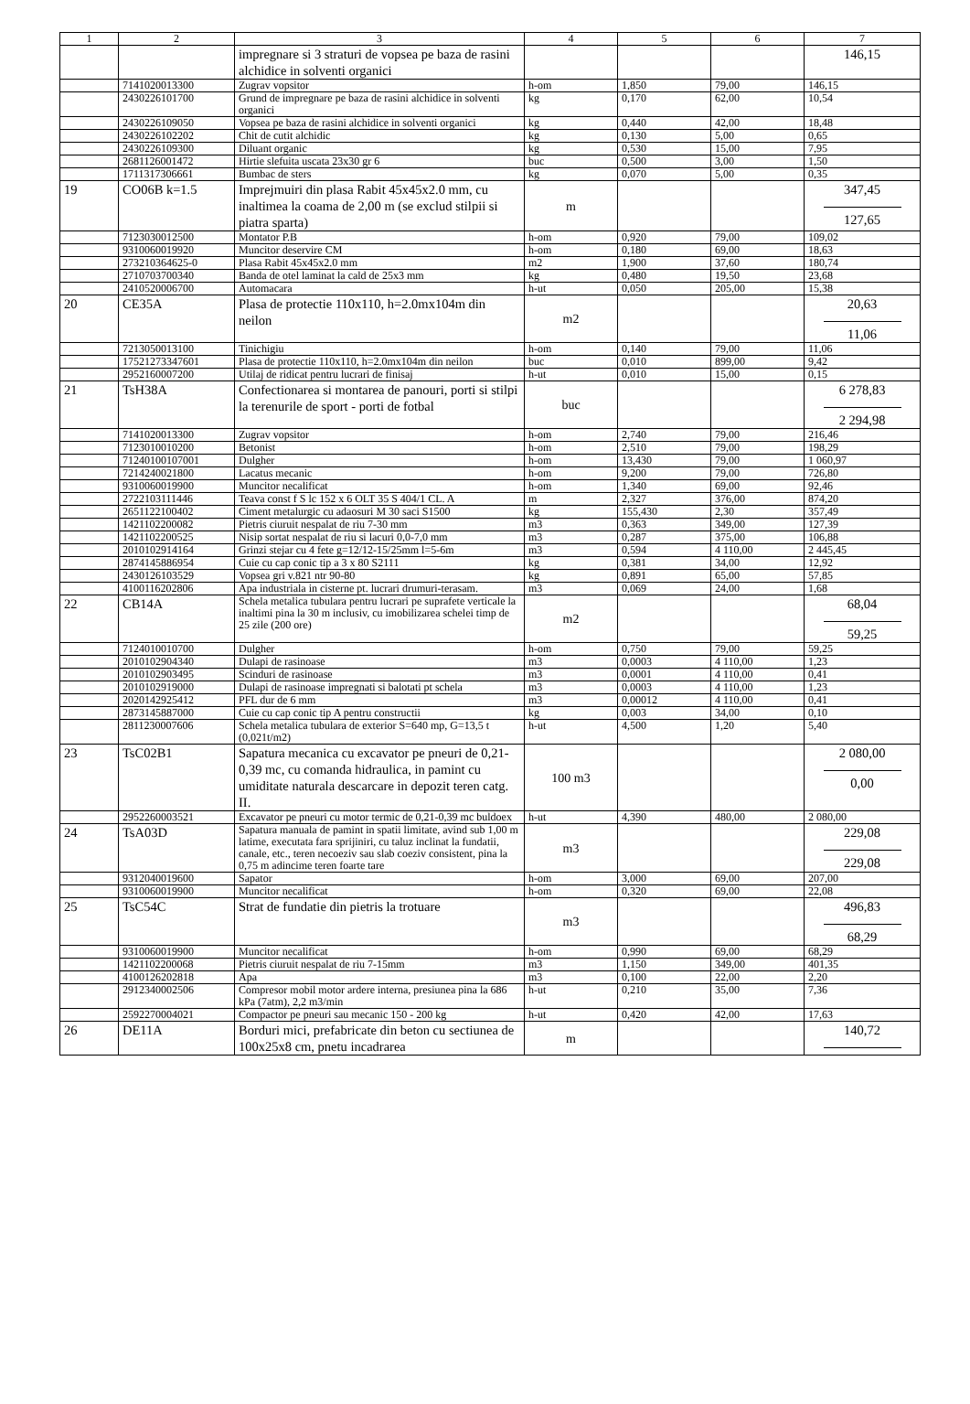| 1 | 2 | 3 | 4 | 5 | 6 | 7 |
| --- | --- | --- | --- | --- | --- | --- |
| | | impregnare si 3 straturi de vopsea pe baza de rasini alchidice in solventi organici | | | | 146,15 |
| | 7141020013300 | Zugrav vopsitor | h-om | 1,850 | 79,00 | 146,15 |
| | 2430226101700 | Grund de impregnare pe baza de rasini alchidice in solventi organici | kg | 0,170 | 62,00 | 10,54 |
| | 2430226109050 | Vopsea pe baza de rasini alchidice in solventi organici | kg | 0,440 | 42,00 | 18,48 |
| | 2430226102202 | Chit de cutit alchidic | kg | 0,130 | 5,00 | 0,65 |
| | 2430226109300 | Diluant organic | kg | 0,530 | 15,00 | 7,95 |
| | 2681126001472 | Hirtie slefuita uscata 23x30 gr 6 | buc | 0,500 | 3,00 | 1,50 |
| | 1711317306661 | Bumbac de sters | kg | 0,070 | 5,00 | 0,35 |
| 19 | CO06B k=1.5 | Imprejmuiri din plasa Rabit 45x45x2.0 mm, cu inaltimea la coama de 2,00 m (se exclud stilpii si piatra sparta) | m | | | 347,45 127,65 |
| | 7123030012500 | Montator P.B | h-om | 0,920 | 79,00 | 109,02 |
| | 9310060019920 | Muncitor deservire CM | h-om | 0,180 | 69,00 | 18,63 |
| | 273210364625-0 | Plasa Rabit 45x45x2.0 mm | m2 | 1,900 | 37,60 | 180,74 |
| | 2710703700340 | Banda de otel laminat la cald de 25x3 mm | kg | 0,480 | 19,50 | 23,68 |
| | 2410520006700 | Automacara | h-ut | 0,050 | 205,00 | 15,38 |
| 20 | CE35A | Plasa de protectie 110x110, h=2.0mx104m din neilon | m2 | | | 20,63 11,06 |
| | 7213050013100 | Tinichigiu | h-om | 0,140 | 79,00 | 11,06 |
| | 17521273347601 | Plasa de protectie 110x110, h=2.0mx104m din neilon | buc | 0,010 | 899,00 | 9,42 |
| | 2952160007200 | Utilaj de ridicat pentru lucrari de finisaj | h-ut | 0,010 | 15,00 | 0,15 |
| 21 | TsH38A | Confectionarea si montarea de panouri, porti si stilpi la terenurile de sport - porti de fotbal | buc | | | 6 278,83 2 294,98 |
| | 7141020013300 | Zugrav vopsitor | h-om | 2,740 | 79,00 | 216,46 |
| | 7123010010200 | Betonist | h-om | 2,510 | 79,00 | 198,29 |
| | 71240100107001 | Dulgher | h-om | 13,430 | 79,00 | 1 060,97 |
| | 7214240021800 | Lacatus mecanic | h-om | 9,200 | 79,00 | 726,80 |
| | 9310060019900 | Muncitor necalificat | h-om | 1,340 | 69,00 | 92,46 |
| | 2722103111446 | Teava const f S lc 152 x 6 OLT 35 S 404/1 CL. A | m | 2,327 | 376,00 | 874,20 |
| | 2651122100402 | Ciment metalurgic cu adaosuri M 30 saci S1500 | kg | 155,430 | 2,30 | 357,49 |
| | 1421102200082 | Pietris ciuruit nespalat de riu 7-30 mm | m3 | 0,363 | 349,00 | 127,39 |
| | 1421102200525 | Nisip sortat nespalat de riu si lacuri 0,0-7,0 mm | m3 | 0,287 | 375,00 | 106,88 |
| | 2010102914164 | Grinzi stejar cu 4 fete g=12/12-15/25mm l=5-6m | m3 | 0,594 | 4 110,00 | 2 445,45 |
| | 2874145886954 | Cuie cu cap conic tip a 3 x 80 S2111 | kg | 0,381 | 34,00 | 12,92 |
| | 2430126103529 | Vopsea gri v.821 ntr 90-80 | kg | 0,891 | 65,00 | 57,85 |
| | 4100116202806 | Apa industriala in cisterne pt. lucrari drumuri-terasam. | m3 | 0,069 | 24,00 | 1,68 |
| 22 | CB14A | Schela metalica tubulara pentru lucrari pe suprafete verticale la inaltimi pina la 30 m inclusiv, cu imobilizarea schelei timp de 25 zile (200 ore) | m2 | | | 68,04 59,25 |
| | 7124010010700 | Dulgher | h-om | 0,750 | 79,00 | 59,25 |
| | 2010102904340 | Dulapi de rasinoase | m3 | 0,0003 | 4 110,00 | 1,23 |
| | 2010102903495 | Scinduri de rasinoase | m3 | 0,0001 | 4 110,00 | 0,41 |
| | 2010102919000 | Dulapi de rasinoase impregnati si balotati pt schela | m3 | 0,0003 | 4 110,00 | 1,23 |
| | 2020142925412 | PFL dur de 6 mm | m3 | 0,00012 | 4 110,00 | 0,41 |
| | 2873145887000 | Cuie cu cap conic tip A pentru constructii | kg | 0,003 | 34,00 | 0,10 |
| | 2811230007606 | Schela metalica tubulara de exterior S=640 mp, G=13,5 t (0,021t/m2) | h-ut | 4,500 | 1,20 | 5,40 |
| 23 | TsC02B1 | Sapatura mecanica cu excavator pe pneuri de 0,21-0,39 mc, cu comanda hidraulica, in pamint cu umiditate naturala descarcare in depozit teren catg. II. | 100 m3 | | | 2 080,00 0,00 |
| | 2952260003521 | Excavator pe pneuri cu motor termic de 0,21-0,39 mc buldoex | h-ut | 4,390 | 480,00 | 2 080,00 |
| 24 | TsA03D | Sapatura manuala de pamint in spatii limitate, avind sub 1,00 m latime, executata fara sprijiniri, cu taluz inclinat la fundatii, canale, etc., teren necoeziv sau slab coeziv consistent, pina la 0,75 m adincime teren foarte tare | m3 | | | 229,08 229,08 |
| | 9312040019600 | Sapator | h-om | 3,000 | 69,00 | 207,00 |
| | 9310060019900 | Muncitor necalificat | h-om | 0,320 | 69,00 | 22,08 |
| 25 | TsC54C | Strat de fundatie din pietris la trotuare | m3 | | | 496,83 68,29 |
| | 9310060019900 | Muncitor necalificat | h-om | 0,990 | 69,00 | 68,29 |
| | 1421102200068 | Pietris ciuruit nespalat de riu 7-15mm | m3 | 1,150 | 349,00 | 401,35 |
| | 4100126202818 | Apa | m3 | 0,100 | 22,00 | 2,20 |
| | 2912340002506 | Compresor mobil motor ardere interna, presiunea pina la 686 kPa (7atm), 2,2 m3/min | h-ut | 0,210 | 35,00 | 7,36 |
| | 2592270004021 | Compactor pe pneuri sau mecanic 150 - 200 kg | h-ut | 0,420 | 42,00 | 17,63 |
| 26 | DE11A | Borduri mici, prefabricate din beton cu sectiunea de 100x25x8 cm, pnetu incadrarea | m | | | 140,72 |